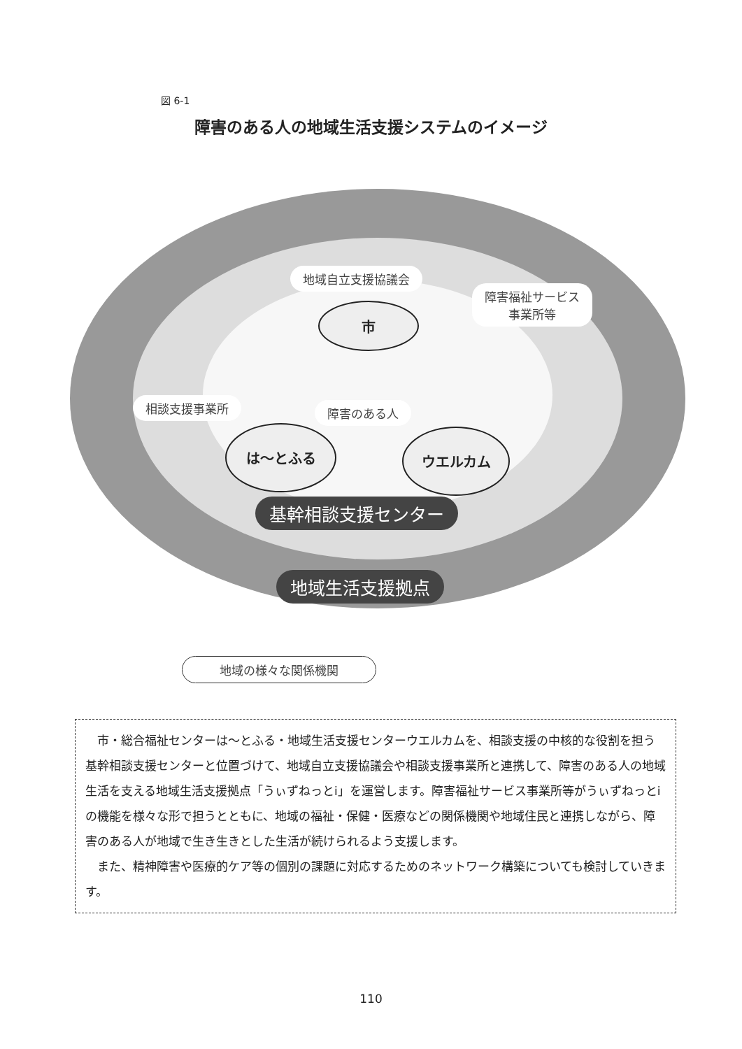図 6-1
障害のある人の地域生活支援システムのイメージ
地域自立支援協議会
障害福祉サービス
事業所等
市
相談支援事業所 障害のある人
は～とふる ウエルカム
基幹相談支援センター
地域生活支援拠点
地域の様々な関係機関
　市・総合福祉センターは～とふる・地域生活支援センターウエルカムを、相談支援の中核的な役割を担う基幹相談支援センターと位置づけて、地域自立支援協議会や相談支援事業所と連携して、障害のある人の地域生活を支える地域生活支援拠点「うぃずねっとi」を運営します。障害福祉サービス事業所等がうぃずねっとiの機能を様々な形で担うとともに、地域の福祉・保健・医療などの関係機関や地域住民と連携しながら、障害のある人が地域で生き生きとした生活が続けられるよう支援します。
　また、精神障害や医療的ケア等の個別の課題に対応するためのネットワーク構築についても検討していきます。
110